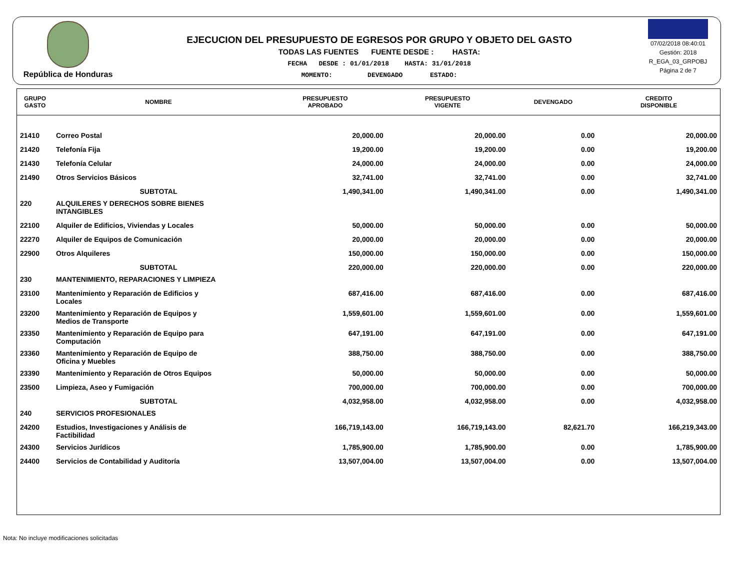República de Honduras
EJECUCION DEL PRESUPUESTO DE EGRESOS POR GRUPO Y OBJETO DEL GASTO
TODAS LAS FUENTES FUENTE DESDE : HASTA:
FECHA DESDE : 01/01/2018 HASTA: 31/01/2018
MOMENTO: DEVENGADO ESTADO:
07/02/2018 08:40:01
Gestión: 2018
R_EGA_03_GRPOBJ
Página 2 de 7
| GRUPO GASTO | NOMBRE | PRESUPUESTO APROBADO | PRESUPUESTO VIGENTE | DEVENGADO | CREDITO DISPONIBLE |
| --- | --- | --- | --- | --- | --- |
| 21410 | Correo Postal | 20,000.00 | 20,000.00 | 0.00 | 20,000.00 |
| 21420 | Telefonía Fija | 19,200.00 | 19,200.00 | 0.00 | 19,200.00 |
| 21430 | Telefonía Celular | 24,000.00 | 24,000.00 | 0.00 | 24,000.00 |
| 21490 | Otros Servicios Básicos | 32,741.00 | 32,741.00 | 0.00 | 32,741.00 |
| | SUBTOTAL | 1,490,341.00 | 1,490,341.00 | 0.00 | 1,490,341.00 |
| 220 | ALQUILERES Y DERECHOS SOBRE BIENES INTANGIBLES | | | | |
| 22100 | Alquiler de Edificios, Viviendas y Locales | 50,000.00 | 50,000.00 | 0.00 | 50,000.00 |
| 22270 | Alquiler de Equipos de Comunicación | 20,000.00 | 20,000.00 | 0.00 | 20,000.00 |
| 22900 | Otros Alquileres | 150,000.00 | 150,000.00 | 0.00 | 150,000.00 |
| | SUBTOTAL | 220,000.00 | 220,000.00 | 0.00 | 220,000.00 |
| 230 | MANTENIMIENTO, REPARACIONES Y LIMPIEZA | | | | |
| 23100 | Mantenimiento y Reparación de Edificios y Locales | 687,416.00 | 687,416.00 | 0.00 | 687,416.00 |
| 23200 | Mantenimiento y Reparación de Equipos y Medios de Transporte | 1,559,601.00 | 1,559,601.00 | 0.00 | 1,559,601.00 |
| 23350 | Mantenimiento y Reparación de Equipo para Computación | 647,191.00 | 647,191.00 | 0.00 | 647,191.00 |
| 23360 | Mantenimiento y Reparación de Equipo de Oficina y Muebles | 388,750.00 | 388,750.00 | 0.00 | 388,750.00 |
| 23390 | Mantenimiento y Reparación de Otros Equipos | 50,000.00 | 50,000.00 | 0.00 | 50,000.00 |
| 23500 | Limpieza, Aseo y Fumigación | 700,000.00 | 700,000.00 | 0.00 | 700,000.00 |
| | SUBTOTAL | 4,032,958.00 | 4,032,958.00 | 0.00 | 4,032,958.00 |
| 240 | SERVICIOS PROFESIONALES | | | | |
| 24200 | Estudios, Investigaciones y Análisis de Factibilidad | 166,719,143.00 | 166,719,143.00 | 82,621.70 | 166,219,343.00 |
| 24300 | Servicios Jurídicos | 1,785,900.00 | 1,785,900.00 | 0.00 | 1,785,900.00 |
| 24400 | Servicios de Contabilidad y Auditoría | 13,507,004.00 | 13,507,004.00 | 0.00 | 13,507,004.00 |
Nota: No incluye modificaciones solicitadas